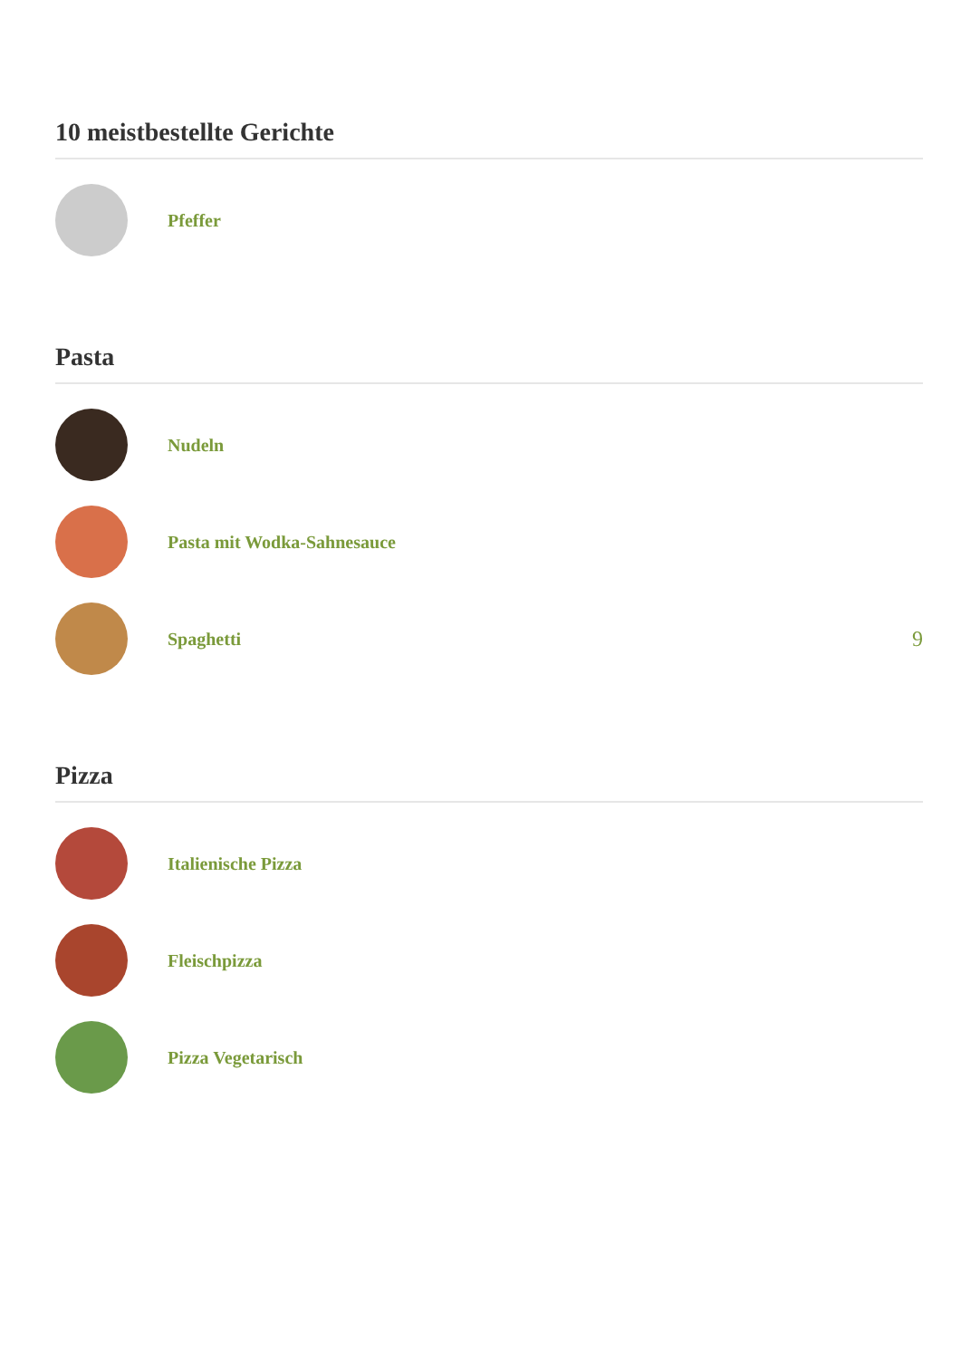10 meistbestellte Gerichte
Pfeffer
Pasta
Nudeln
Pasta mit Wodka-Sahnesauce
Spaghetti
9
Pizza
Italienische Pizza
Fleischpizza
Pizza Vegetarisch